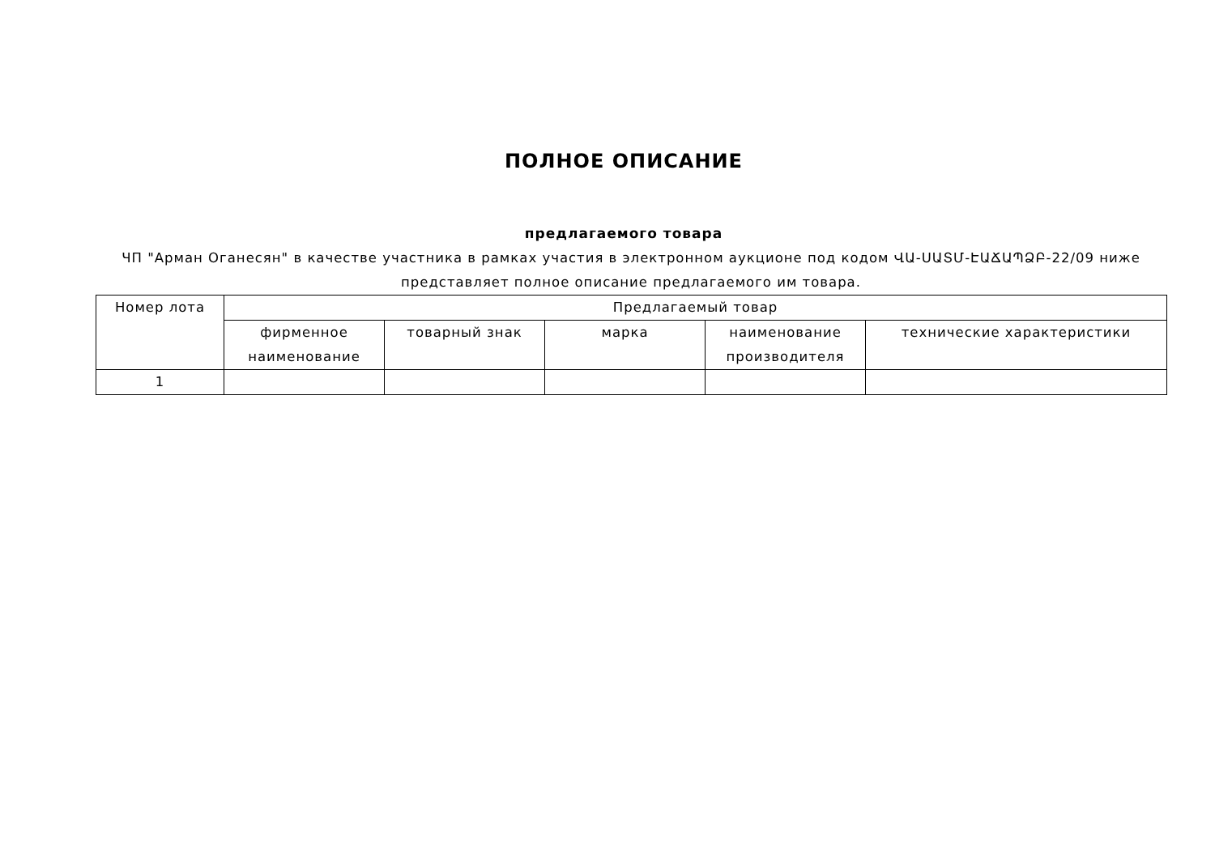ПОЛНОЕ ОПИСАНИЕ
предлагаемого товара
ЧП "Арман Оганесян" в качестве участника в рамках участия в электронном аукционе под кодом ՎԱ-ՍԱՏՄ-ԷԱՃԱՊՁԲ-22/09 ниже представляет полное описание предлагаемого им товара.
| Номер лота | Предлагаемый товар | | | | |
| --- | --- | --- | --- | --- | --- |
| | фирменное наименование | товарный знак | марка | наименование производителя | технические характеристики |
| 1 | | | | | |